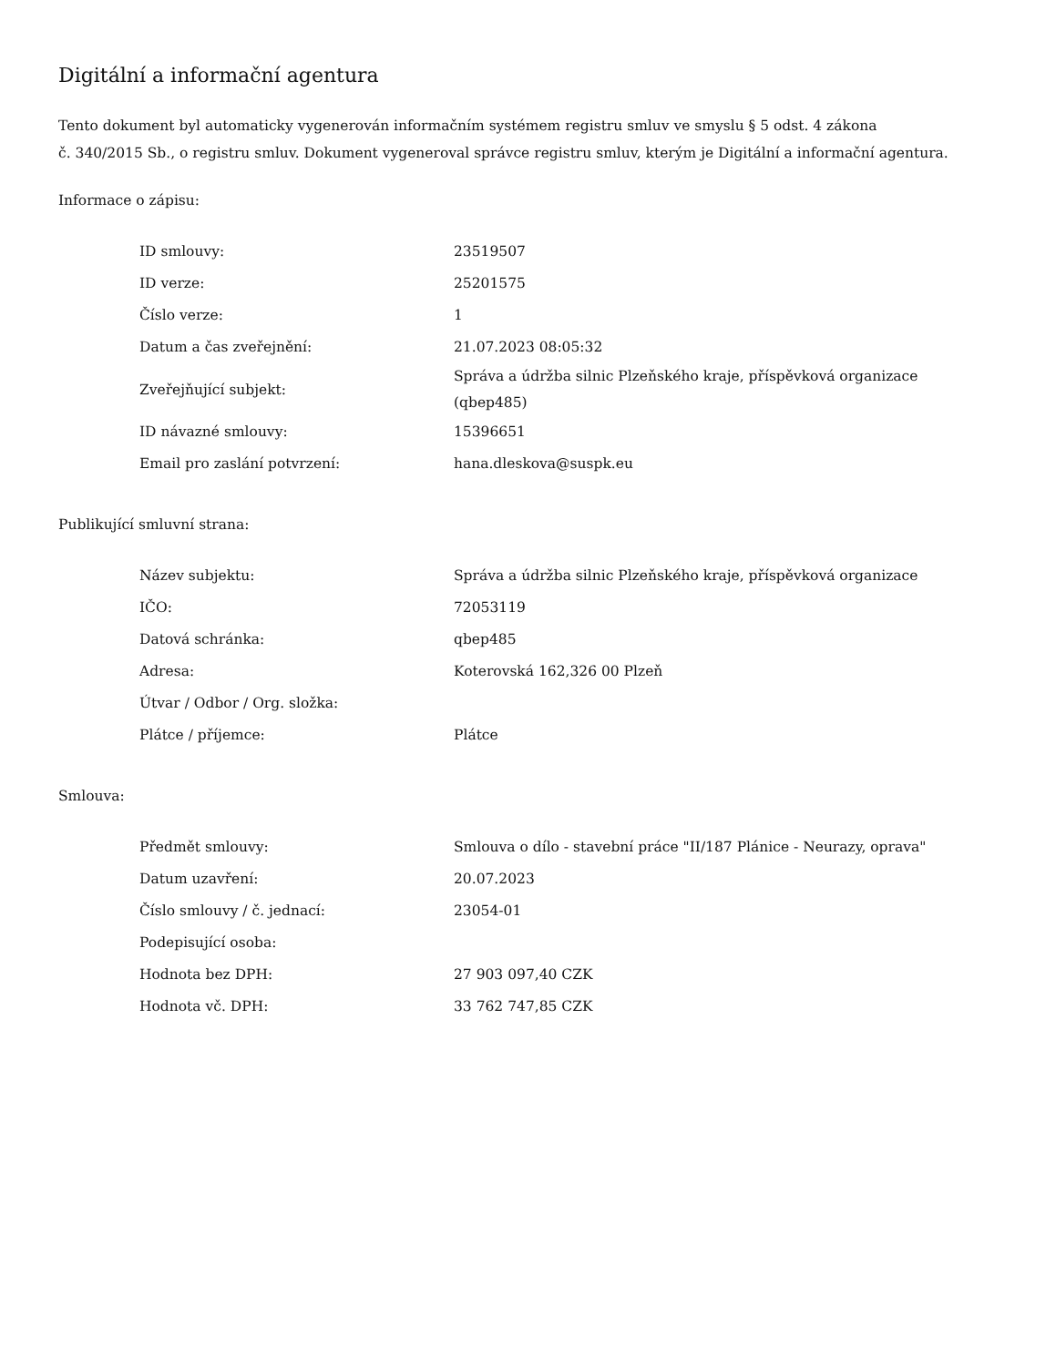Digitální a informační agentura
Tento dokument byl automaticky vygenerován informačním systémem registru smluv ve smyslu § 5 odst. 4 zákona
č. 340/2015 Sb., o registru smluv. Dokument vygeneroval správce registru smluv, kterým je Digitální a informační agentura.
Informace o zápisu:
| ID smlouvy: | 23519507 |
| ID verze: | 25201575 |
| Číslo verze: | 1 |
| Datum a čas zveřejnění: | 21.07.2023 08:05:32 |
| Zveřejňující subjekt: | Správa a údržba silnic Plzeňského kraje, příspěvková organizace (qbep485) |
| ID návazné smlouvy: | 15396651 |
| Email pro zaslání potvrzení: | hana.dleskova@suspk.eu |
Publikující smluvní strana:
| Název subjektu: | Správa a údržba silnic Plzeňského kraje, příspěvková organizace |
| IČO: | 72053119 |
| Datová schránka: | qbep485 |
| Adresa: | Koterovská 162,326 00 Plzeň |
| Útvar / Odbor / Org. složka: | |
| Plátce / příjemce: | Plátce |
Smlouva:
| Předmět smlouvy: | Smlouva o dílo - stavební práce "II/187 Plánice - Neurazy, oprava" |
| Datum uzavření: | 20.07.2023 |
| Číslo smlouvy / č. jednací: | 23054-01 |
| Podepisující osoba: | |
| Hodnota bez DPH: | 27 903 097,40 CZK |
| Hodnota vč. DPH: | 33 762 747,85 CZK |